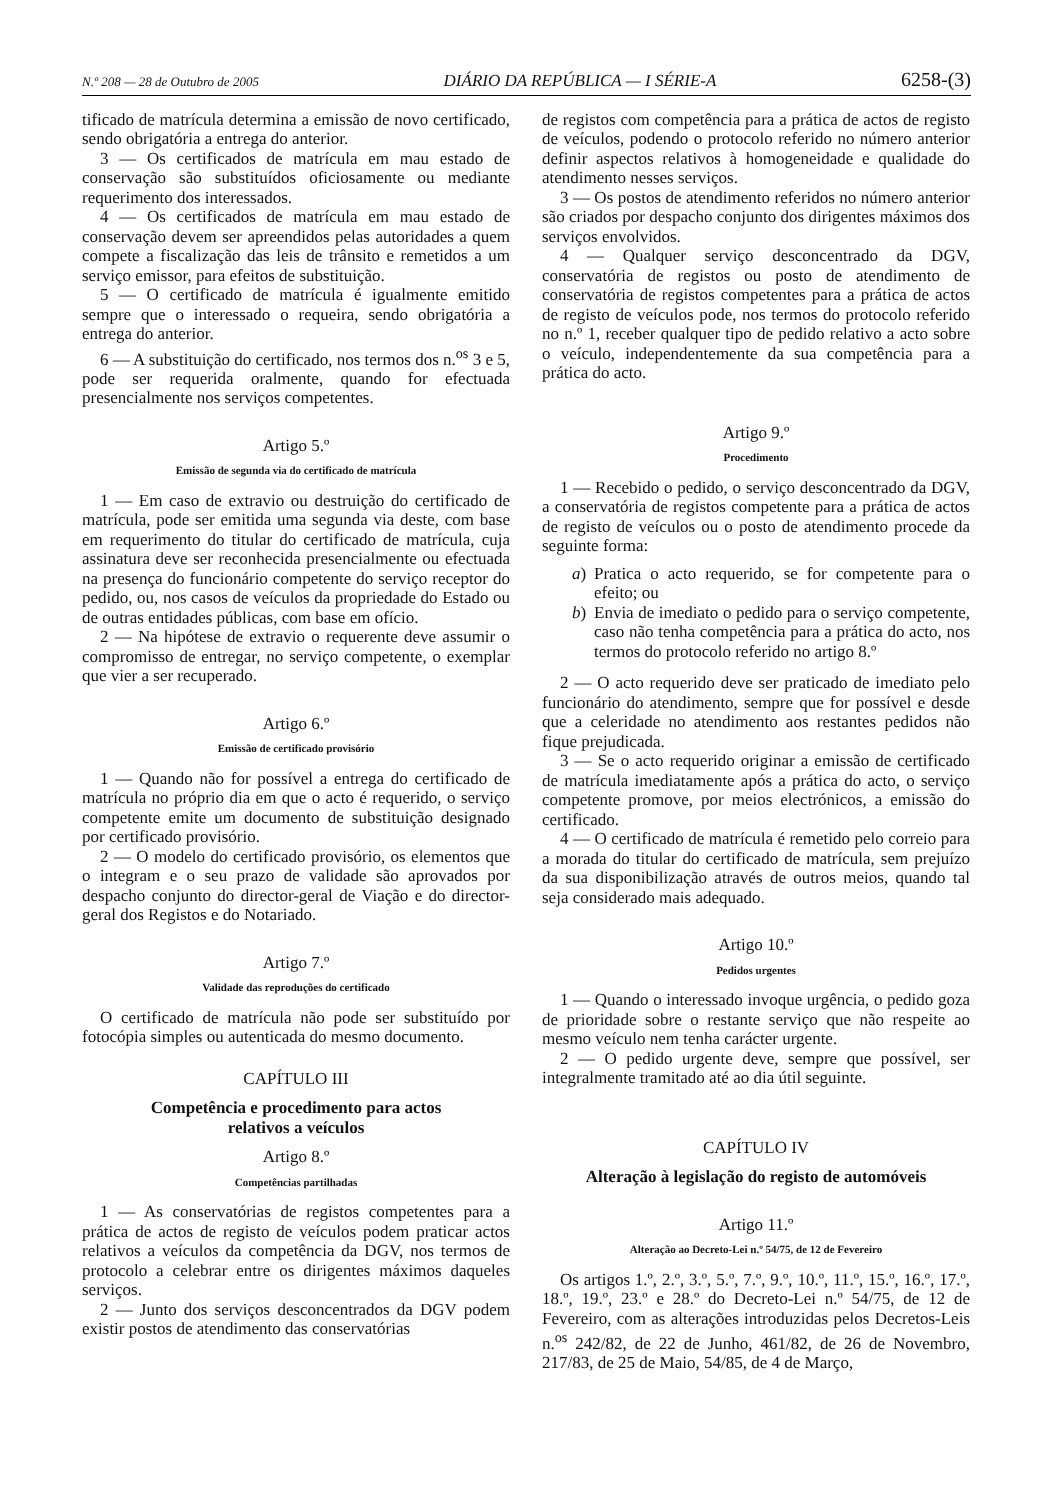N.º 208 — 28 de Outubro de 2005 DIÁRIO DA REPÚBLICA — I SÉRIE-A 6258-(3)
tificado de matrícula determina a emissão de novo certificado, sendo obrigatória a entrega do anterior.
3 — Os certificados de matrícula em mau estado de conservação são substituídos oficiosamente ou mediante requerimento dos interessados.
4 — Os certificados de matrícula em mau estado de conservação devem ser apreendidos pelas autoridades a quem compete a fiscalização das leis de trânsito e remetidos a um serviço emissor, para efeitos de substituição.
5 — O certificado de matrícula é igualmente emitido sempre que o interessado o requeira, sendo obrigatória a entrega do anterior.
6 — A substituição do certificado, nos termos dos n.<sup>os</sup> 3 e 5, pode ser requerida oralmente, quando for efectuada presencialmente nos serviços competentes.
Artigo 5.º
Emissão de segunda via do certificado de matrícula
1 — Em caso de extravio ou destruição do certificado de matrícula, pode ser emitida uma segunda via deste, com base em requerimento do titular do certificado de matrícula, cuja assinatura deve ser reconhecida presencialmente ou efectuada na presença do funcionário competente do serviço receptor do pedido, ou, nos casos de veículos da propriedade do Estado ou de outras entidades públicas, com base em ofício.
2 — Na hipótese de extravio o requerente deve assumir o compromisso de entregar, no serviço competente, o exemplar que vier a ser recuperado.
Artigo 6.º
Emissão de certificado provisório
1 — Quando não for possível a entrega do certificado de matrícula no próprio dia em que o acto é requerido, o serviço competente emite um documento de substituição designado por certificado provisório.
2 — O modelo do certificado provisório, os elementos que o integram e o seu prazo de validade são aprovados por despacho conjunto do director-geral de Viação e do director-geral dos Registos e do Notariado.
Artigo 7.º
Validade das reproduções do certificado
O certificado de matrícula não pode ser substituído por fotocópia simples ou autenticada do mesmo documento.
CAPÍTULO III
Competência e procedimento para actos
relativos a veículos
Artigo 8.º
Competências partilhadas
1 — As conservatórias de registos competentes para a prática de actos de registo de veículos podem praticar actos relativos a veículos da competência da DGV, nos termos de protocolo a celebrar entre os dirigentes máximos daqueles serviços.
2 — Junto dos serviços desconcentrados da DGV podem existir postos de atendimento das conservatórias
de registos com competência para a prática de actos de registo de veículos, podendo o protocolo referido no número anterior definir aspectos relativos à homogeneidade e qualidade do atendimento nesses serviços.
3 — Os postos de atendimento referidos no número anterior são criados por despacho conjunto dos dirigentes máximos dos serviços envolvidos.
4 — Qualquer serviço desconcentrado da DGV, conservatória de registos ou posto de atendimento de conservatória de registos competentes para a prática de actos de registo de veículos pode, nos termos do protocolo referido no n.º 1, receber qualquer tipo de pedido relativo a acto sobre o veículo, independentemente da sua competência para a prática do acto.
Artigo 9.º
Procedimento
1 — Recebido o pedido, o serviço desconcentrado da DGV, a conservatória de registos competente para a prática de actos de registo de veículos ou o posto de atendimento procede da seguinte forma:
a) Pratica o acto requerido, se for competente para o efeito; ou
b) Envia de imediato o pedido para o serviço competente, caso não tenha competência para a prática do acto, nos termos do protocolo referido no artigo 8.º
2 — O acto requerido deve ser praticado de imediato pelo funcionário do atendimento, sempre que for possível e desde que a celeridade no atendimento aos restantes pedidos não fique prejudicada.
3 — Se o acto requerido originar a emissão de certificado de matrícula imediatamente após a prática do acto, o serviço competente promove, por meios electrónicos, a emissão do certificado.
4 — O certificado de matrícula é remetido pelo correio para a morada do titular do certificado de matrícula, sem prejuízo da sua disponibilização através de outros meios, quando tal seja considerado mais adequado.
Artigo 10.º
Pedidos urgentes
1 — Quando o interessado invoque urgência, o pedido goza de prioridade sobre o restante serviço que não respeite ao mesmo veículo nem tenha carácter urgente.
2 — O pedido urgente deve, sempre que possível, ser integralmente tramitado até ao dia útil seguinte.
CAPÍTULO IV
Alteração à legislação do registo de automóveis
Artigo 11.º
Alteração ao Decreto-Lei n.º 54/75, de 12 de Fevereiro
Os artigos 1.º, 2.º, 3.º, 5.º, 7.º, 9.º, 10.º, 11.º, 15.º, 16.º, 17.º, 18.º, 19.º, 23.º e 28.º do Decreto-Lei n.º 54/75, de 12 de Fevereiro, com as alterações introduzidas pelos Decretos-Leis n.<sup>os</sup> 242/82, de 22 de Junho, 461/82, de 26 de Novembro, 217/83, de 25 de Maio, 54/85, de 4 de Março,